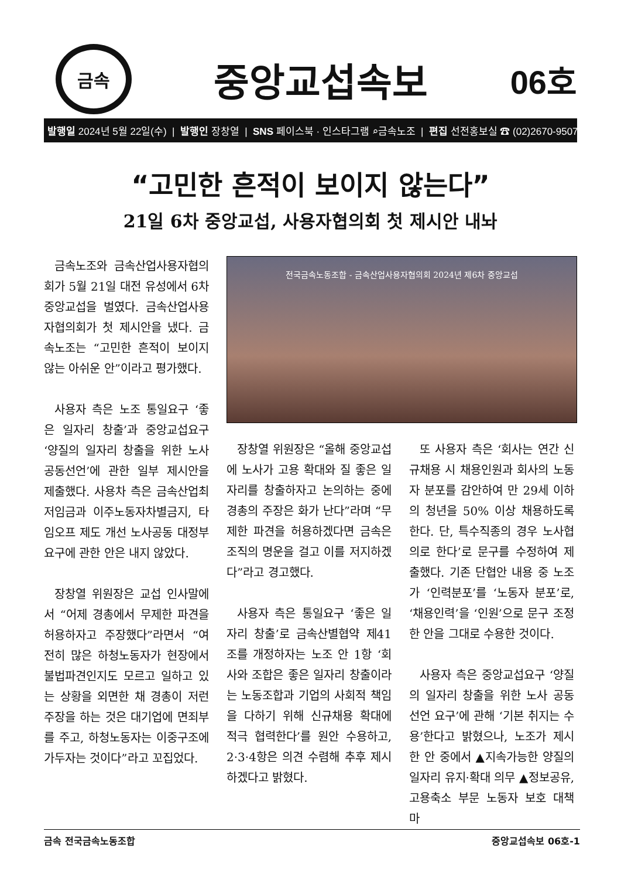금속
중앙교섭속보
06호
발행일 2024년 5월 22일(수) | 발행인 장창열 | SNS 페이스북 · 인스타그램 ⌕금속노조 | 편집 선전홍보실 ☎ (02)2670-9507
“고민한 흔적이 보이지 않는다”
21일 6차 중앙교섭, 사용자협의회 첫 제시안 내놔
금속노조와 금속산업사용자협의회가 5월 21일 대전 유성에서 6차 중앙교섭을 벌였다. 금속산업사용자협의회가 첫 제시안을 냈다. 금속노조는 “고민한 흔적이 보이지 않는 아쉬운 안”이라고 평가했다.
사용자 측은 노조 통일요구 ‘좋은 일자리 창출’과 중앙교섭요구 ‘양질의 일자리 창출을 위한 노사공동선언’에 관한 일부 제시안을 제출했다. 사용차 측은 금속산업최저임금과 이주노동자차별금지, 타임오프 제도 개선 노사공동 대정부 요구에 관한 안은 내지 않았다.
장창열 위원장은 교섭 인사말에서 “어제 경총에서 무제한 파견을 허용하자고 주장했다”라면서 “여전히 많은 하청노동자가 현장에서 불법파견인지도 모르고 일하고 있는 상황을 외면한 채 경총이 저런 주장을 하는 것은 대기업에 면죄부를 주고, 하청노동자는 이중구조에 가두자는 것이다”라고 꼬집었다.
전국금속노동조합 - 금속산업사용자협의회 2024년 제6차 중앙교섭
장창열 위원장은 “올해 중앙교섭에 노사가 고용 확대와 질 좋은 일자리를 창출하자고 논의하는 중에 경총의 주장은 화가 난다”라며 “무제한 파견을 허용하겠다면 금속은 조직의 명운을 걸고 이를 저지하겠다”라고 경고했다.
사용자 측은 통일요구 ‘좋은 일자리 창출’로 금속산별협약 제41조를 개정하자는 노조 안 1항 ‘회사와 조합은 좋은 일자리 창출이라는 노동조합과 기업의 사회적 책임을 다하기 위해 신규채용 확대에 적극 협력한다’를 원안 수용하고, 2·3·4항은 의견 수렴해 추후 제시하겠다고 밝혔다.
또 사용자 측은 ‘회사는 연간 신규채용 시 채용인원과 회사의 노동자 분포를 감안하여 만 29세 이하의 청년을 50% 이상 채용하도록 한다. 단, 특수직종의 경우 노사협의로 한다’로 문구를 수정하여 제출했다. 기존 단협안 내용 중 노조가 ‘인력분포’를 ‘노동자 분포’로, ‘채용인력’을 ‘인원’으로 문구 조정한 안을 그대로 수용한 것이다.
사용자 측은 중앙교섭요구 ‘양질의 일자리 창출을 위한 노사 공동선언 요구’에 관해 ‘기본 취지는 수용’한다고 밝혔으나, 노조가 제시한 안 중에서 ▲지속가능한 양질의 일자리 유지·확대 의무 ▲정보공유, 고용축소 부문 노동자 보호 대책 마
금속 전국금속노동조합 중앙교섭속보 06호-1